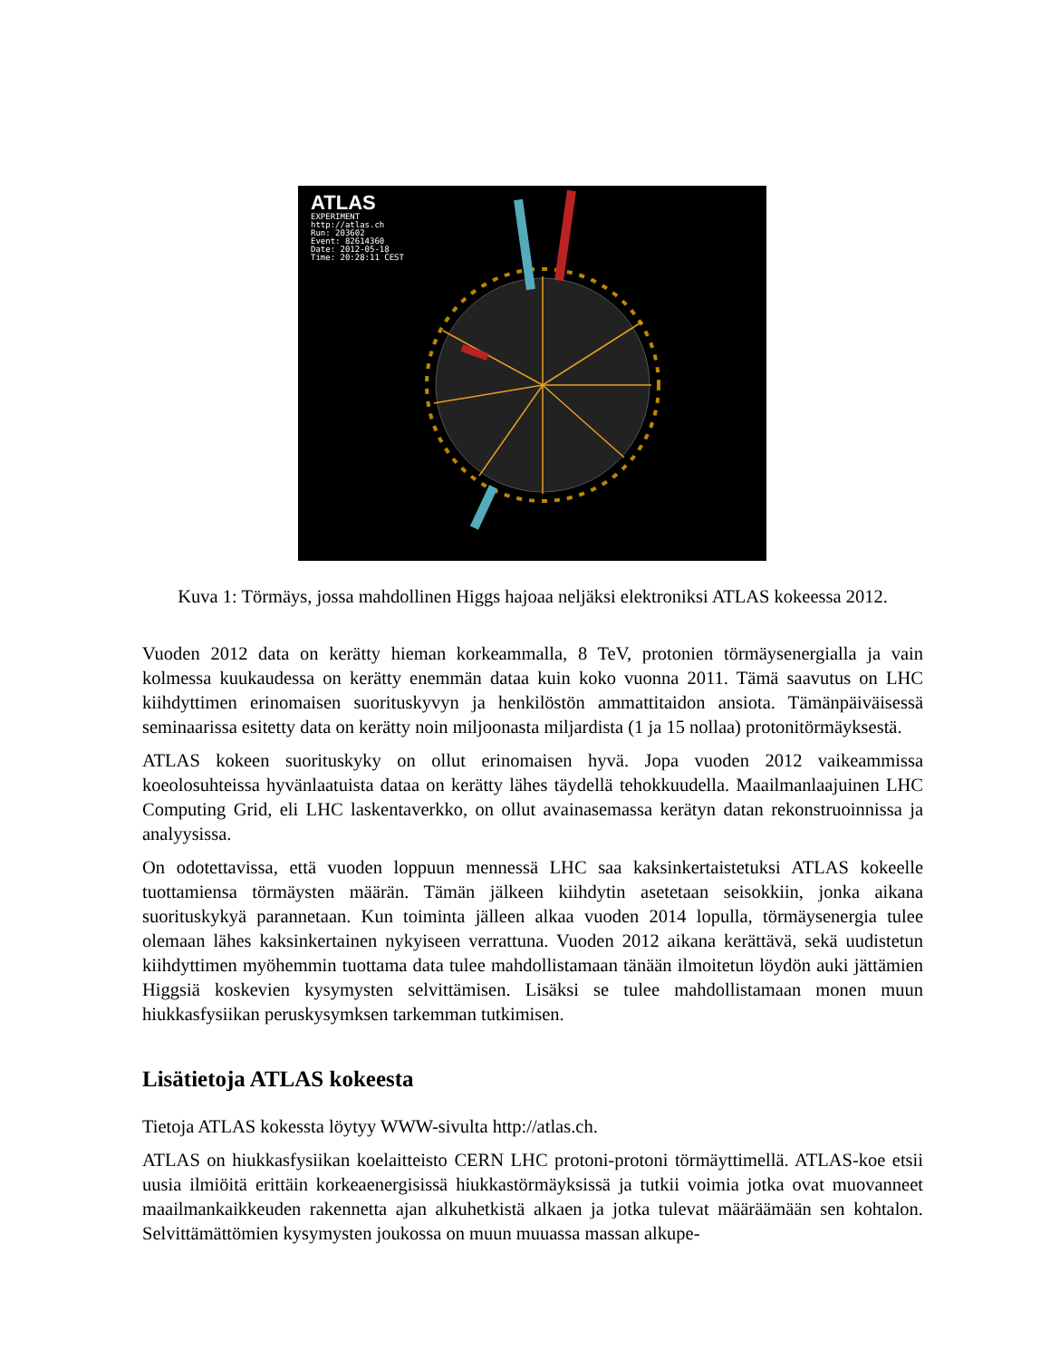ATLAS
EXPERIMENT
http://atlas.ch
Run: 203602
Event: 82614360
Date: 2012-05-18
Time: 20:28:11 CEST
Kuva 1: Törmäys, jossa mahdollinen Higgs hajoaa neljäksi elektroniksi ATLAS kokeessa 2012.
Vuoden 2012 data on kerätty hieman korkeammalla, 8 TeV, protonien törmäysenergialla ja vain kolmessa kuukaudessa on kerätty enemmän dataa kuin koko vuonna 2011. Tämä saavutus on LHC kiihdyttimen erinomaisen suorituskyvyn ja henkilöstön ammattitaidon ansiota. Tämänpäiväisessä seminaarissa esitetty data on kerätty noin miljoonasta miljardista (1 ja 15 nollaa) protonitörmäyksestä.
ATLAS kokeen suorituskyky on ollut erinomaisen hyvä. Jopa vuoden 2012 vaikeammissa koeolosuhteissa hyvänlaatuista dataa on kerätty lähes täydellä tehokkuudella. Maailmanlaajuinen LHC Computing Grid, eli LHC laskentaverkko, on ollut avainasemassa kerätyn datan rekonstruoinnissa ja analyysissa.
On odotettavissa, että vuoden loppuun mennessä LHC saa kaksinkertaistetuksi ATLAS kokeelle tuottamiensa törmäysten määrän. Tämän jälkeen kiihdytin asetetaan seisokkiin, jonka aikana suorituskykyä parannetaan. Kun toiminta jälleen alkaa vuoden 2014 lopulla, törmäysenergia tulee olemaan lähes kaksinkertainen nykyiseen verrattuna. Vuoden 2012 aikana kerättävä, sekä uudistetun kiihdyttimen myöhemmin tuottama data tulee mahdollistamaan tänään ilmoitetun löydön auki jättämien Higgsiä koskevien kysymysten selvittämisen. Lisäksi se tulee mahdollistamaan monen muun hiukkasfysiikan peruskysymksen tarkemman tutkimisen.
Lisätietoja ATLAS kokeesta
Tietoja ATLAS kokessta löytyy WWW-sivulta http://atlas.ch.
ATLAS on hiukkasfysiikan koelaitteisto CERN LHC protoni-protoni törmäyttimellä. ATLAS-koe etsii uusia ilmiöitä erittäin korkeaenergisissä hiukkastörmäyksissä ja tutkii voimia jotka ovat muovanneet maailmankaikkeuden rakennetta ajan alkuhetkistä alkaen ja jotka tulevat määräämään sen kohtalon. Selvittämättömien kysymysten joukossa on muun muuassa massan alkupe-